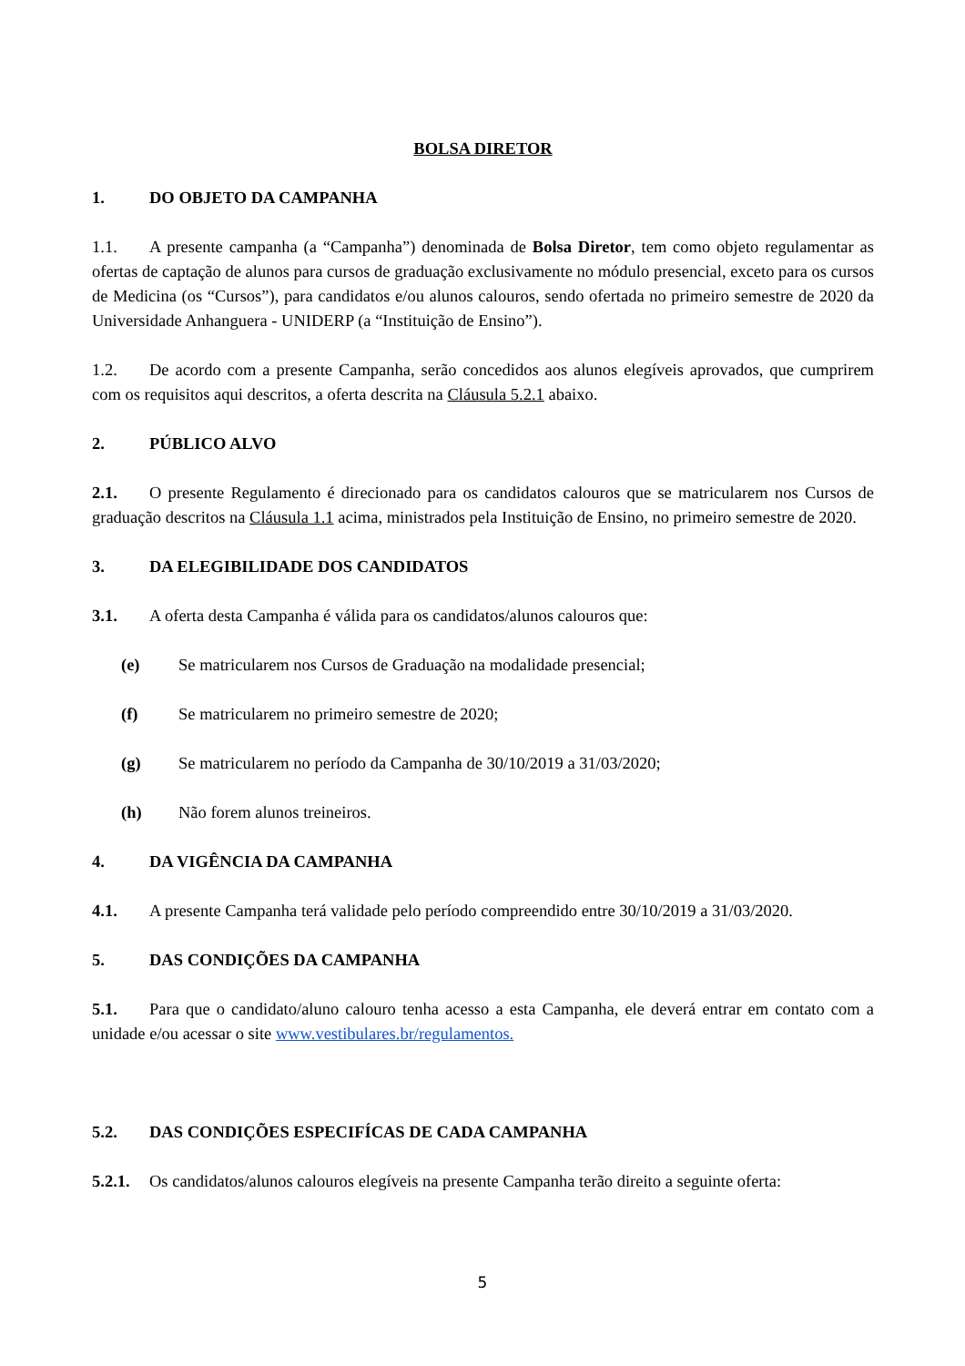BOLSA DIRETOR
1. DO OBJETO DA CAMPANHA
1.1. A presente campanha (a “Campanha”) denominada de Bolsa Diretor, tem como objeto regulamentar as ofertas de captação de alunos para cursos de graduação exclusivamente no módulo presencial, exceto para os cursos de Medicina (os “Cursos”), para candidatos e/ou alunos calouros, sendo ofertada no primeiro semestre de 2020 da Universidade Anhanguera - UNIDERP (a “Instituição de Ensino”).
1.2. De acordo com a presente Campanha, serão concedidos aos alunos elegíveis aprovados, que cumprirem com os requisitos aqui descritos, a oferta descrita na Cláusula 5.2.1 abaixo.
2. PÚBLICO ALVO
2.1. O presente Regulamento é direcionado para os candidatos calouros que se matricularem nos Cursos de graduação descritos na Cláusula 1.1 acima, ministrados pela Instituição de Ensino, no primeiro semestre de 2020.
3. DA ELEGIBILIDADE DOS CANDIDATOS
3.1. A oferta desta Campanha é válida para os candidatos/alunos calouros que:
(e) Se matricularem nos Cursos de Graduação na modalidade presencial;
(f) Se matricularem no primeiro semestre de 2020;
(g) Se matricularem no período da Campanha de 30/10/2019 a 31/03/2020;
(h) Não forem alunos treineiros.
4. DA VIGÊNCIA DA CAMPANHA
4.1. A presente Campanha terá validade pelo período compreendido entre 30/10/2019 a 31/03/2020.
5. DAS CONDIÇÕES DA CAMPANHA
5.1. Para que o candidato/aluno calouro tenha acesso a esta Campanha, ele deverá entrar em contato com a unidade e/ou acessar o site www.vestibulares.br/regulamentos.
5.2. DAS CONDIÇÕES ESPECIFÍCAS DE CADA CAMPANHA
5.2.1. Os candidatos/alunos calouros elegíveis na presente Campanha terão direito a seguinte oferta:
5